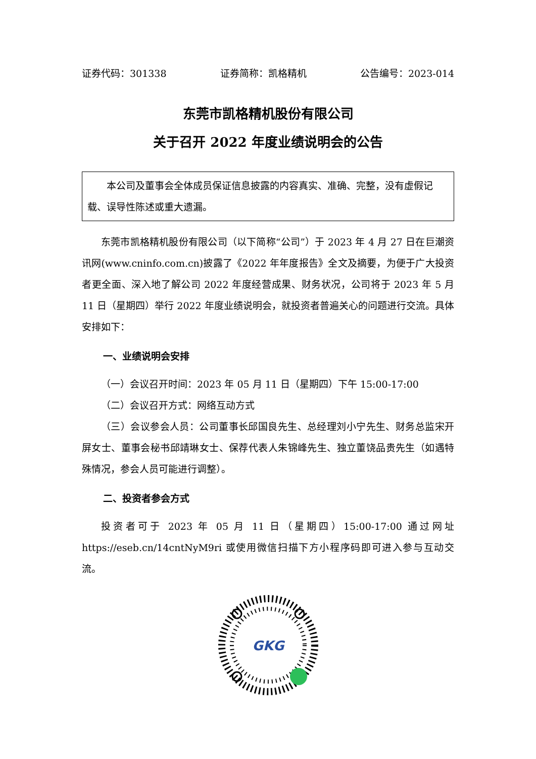证券代码：301338 证券简称：凯格精机 公告编号：2023-014
东莞市凯格精机股份有限公司
关于召开 2022 年度业绩说明会的公告
本公司及董事会全体成员保证信息披露的内容真实、准确、完整，没有虚假记载、误导性陈述或重大遗漏。
东莞市凯格精机股份有限公司（以下简称“公司”）于 2023 年 4 月 27 日在巨潮资讯网(www.cninfo.com.cn)披露了《2022 年年度报告》全文及摘要，为便于广大投资者更全面、深入地了解公司 2022 年度经营成果、财务状况，公司将于 2023 年 5 月 11 日（星期四）举行 2022 年度业绩说明会，就投资者普遍关心的问题进行交流。具体安排如下：
一、业绩说明会安排
（一）会议召开时间：2023 年 05 月 11 日（星期四）下午 15:00-17:00
（二）会议召开方式：网络互动方式
（三）会议参会人员：公司董事长邱国良先生、总经理刘小宁先生、财务总监宋开屏女士、董事会秘书邱靖琳女士、保荐代表人朱锦峰先生、独立董饶品贵先生（如遇特殊情况，参会人员可能进行调整）。
二、投资者参会方式
投资者可于 2023 年 05 月 11 日（星期四）15:00-17:00 通过网址 https://eseb.cn/14cntNyM9ri 或使用微信扫描下方小程序码即可进入参与互动交流。
GKG